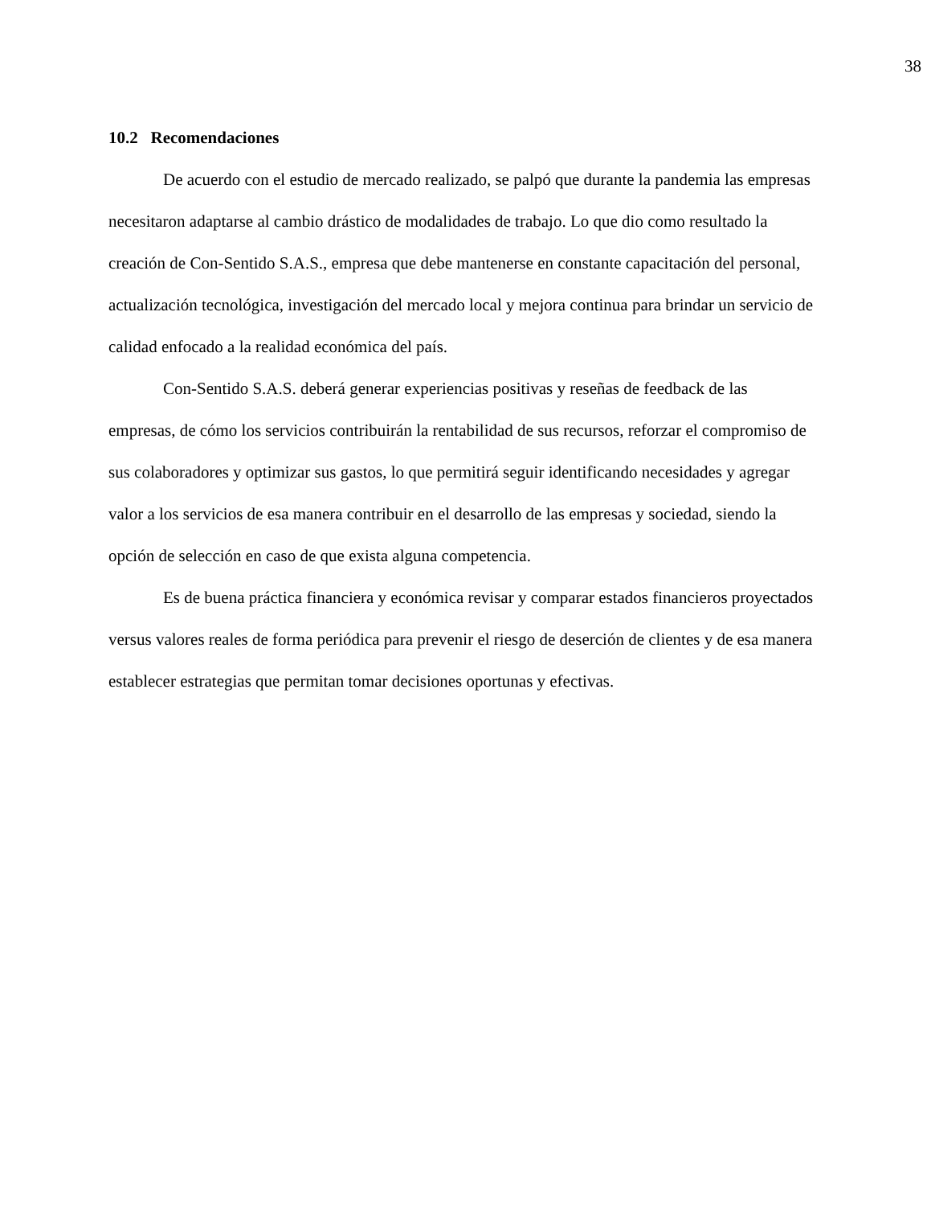38
10.2 Recomendaciones
De acuerdo con el estudio de mercado realizado, se palpó que durante la pandemia las empresas necesitaron adaptarse al cambio drástico de modalidades de trabajo. Lo que dio como resultado la creación de Con-Sentido S.A.S., empresa que debe mantenerse en constante capacitación del personal, actualización tecnológica, investigación del mercado local y mejora continua para brindar un servicio de calidad enfocado a la realidad económica del país.
Con-Sentido S.A.S. deberá generar experiencias positivas y reseñas de feedback de las empresas, de cómo los servicios contribuirán la rentabilidad de sus recursos, reforzar el compromiso de sus colaboradores y optimizar sus gastos, lo que permitirá seguir identificando necesidades y agregar valor a los servicios de esa manera contribuir en el desarrollo de las empresas y sociedad, siendo la opción de selección en caso de que exista alguna competencia.
Es de buena práctica financiera y económica revisar y comparar estados financieros proyectados versus valores reales de forma periódica para prevenir el riesgo de deserción de clientes y de esa manera establecer estrategias que permitan tomar decisiones oportunas y efectivas.